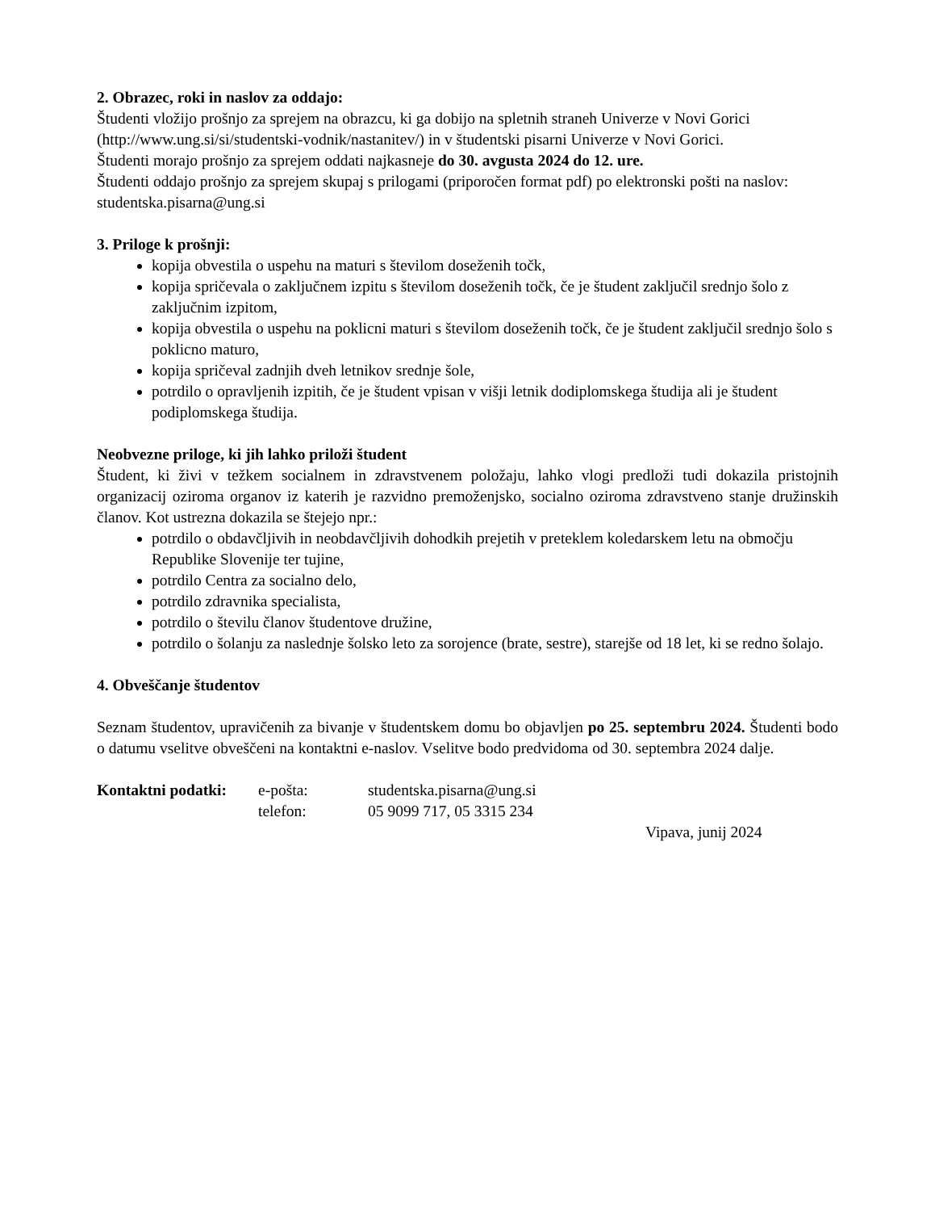2. Obrazec, roki in naslov za oddajo:
Študenti vložijo prošnjo za sprejem na obrazcu, ki ga dobijo na spletnih straneh Univerze v Novi Gorici (http://www.ung.si/si/studentski-vodnik/nastanitev/) in v študentski pisarni Univerze v Novi Gorici.
Študenti morajo prošnjo za sprejem oddati najkasneje do 30. avgusta 2024 do 12. ure.
Študenti oddajo prošnjo za sprejem skupaj s prilogami (priporočen format pdf) po elektronski pošti na naslov: studentska.pisarna@ung.si
3. Priloge k prošnji:
kopija obvestila o uspehu na maturi s številom doseženih točk,
kopija spričevala o zaključnem izpitu s številom doseženih točk, če je študent zaključil srednjo šolo z zaključnim izpitom,
kopija obvestila o uspehu na poklicni maturi s številom doseženih točk, če je študent zaključil srednjo šolo s poklicno maturo,
kopija spričeval zadnjih dveh letnikov srednje šole,
potrdilo o opravljenih izpitih, če je študent vpisan v višji letnik dodiplomskega študija ali je študent podiplomskega študija.
Neobvezne priloge, ki jih lahko priloži študent
Študent, ki živi v težkem socialnem in zdravstvenem položaju, lahko vlogi predloži tudi dokazila pristojnih organizacij oziroma organov iz katerih je razvidno premoženjsko, socialno oziroma zdravstveno stanje družinskih članov. Kot ustrezna dokazila se štejejo npr.:
potrdilo o obdavčljivih in neobdavčljivih dohodkih prejetih v preteklem koledarskem letu na območju Republike Slovenije ter tujine,
potrdilo Centra za socialno delo,
potrdilo zdravnika specialista,
potrdilo o številu članov študentove družine,
potrdilo o šolanju za naslednje šolsko leto za sorojence (brate, sestre), starejše od 18 let, ki se redno šolajo.
4. Obveščanje študentov
Seznam študentov, upravičenih za bivanje v študentskem domu bo objavljen po 25. septembru 2024. Študenti bodo o datumu vselitve obveščeni na kontaktni e-naslov. Vselitve bodo predvidoma od 30. septembra 2024 dalje.
Kontaktni podatki:
e-pošta: studentska.pisarna@ung.si
telefon: 05 9099 717, 05 3315 234
Vipava, junij 2024